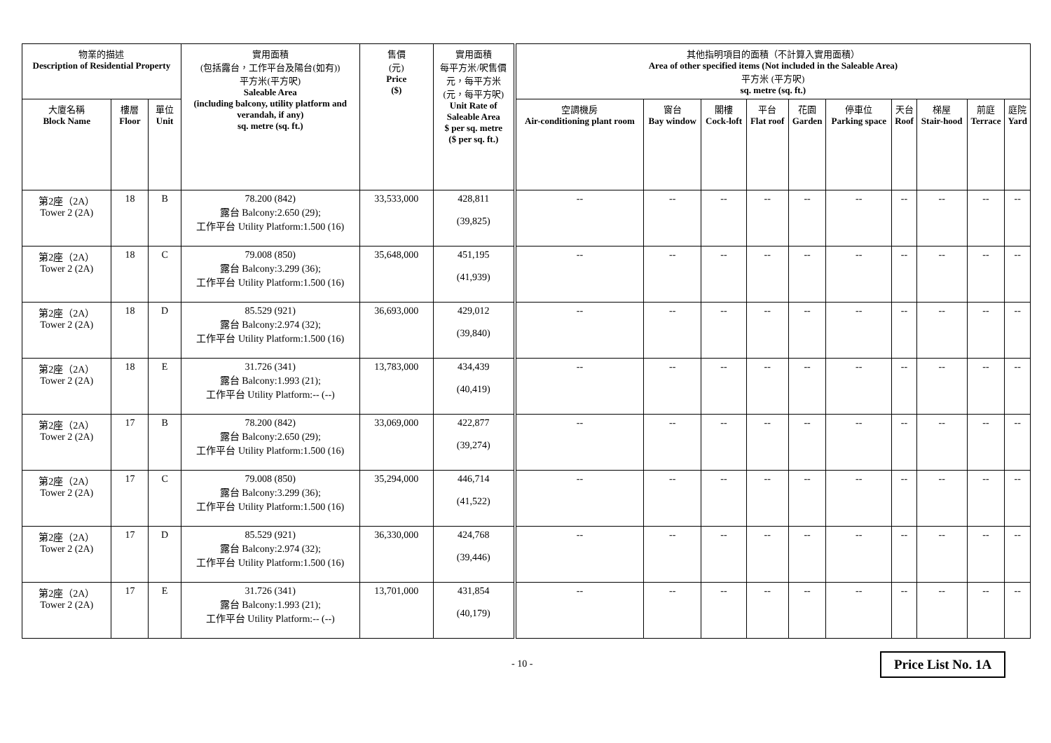| 物業的描述 Description of Residential Property | | | 實用面積 (包括露台，工作平台及陽台(如有)) 平方米(平方呎) Saleable Area (including balcony, utility platform and verandah, if any) sq. metre (sq. ft.) | 售價 (元) Price ($) | 實用面積 每平方米/呎售價 元，每平方米 (元，每平方呎) Unit Rate of Saleable Area $ per sq. metre ($ per sq. ft.) | 其他指明項目的面積（不計算入實用面積） Area of other specified items (Not included in the Saleable Area) 平方米 (平方呎) sq. metre (sq. ft.) | | | | | | | | | |
| --- | --- | --- | --- | --- | --- | --- | --- | --- | --- | --- | --- | --- | --- | --- | --- |
| 大廈名稱 Block Name | 樓層 Floor | 單位 Unit | | | | 空調機房 Air-conditioning plant room | 窗台 Bay window | 閣樓 Cock-loft | 平台 Flat roof | 花園 Garden | 停車位 Parking space | 天台 Roof | 梯屋 Stair-hood | 前庭 Terrace | 庭院 Yard |
| 第2座（2A） Tower 2 (2A) | 18 | B | 78.200 (842) 露台 Balcony:2.650 (29); 工作平台 Utility Platform:1.500 (16) | 33,533,000 | 428,811 (39,825) | -- | -- | -- | -- | -- | -- | -- | -- | -- | -- |
| 第2座（2A） Tower 2 (2A) | 18 | C | 79.008 (850) 露台 Balcony:3.299 (36); 工作平台 Utility Platform:1.500 (16) | 35,648,000 | 451,195 (41,939) | -- | -- | -- | -- | -- | -- | -- | -- | -- | -- |
| 第2座（2A） Tower 2 (2A) | 18 | D | 85.529 (921) 露台 Balcony:2.974 (32); 工作平台 Utility Platform:1.500 (16) | 36,693,000 | 429,012 (39,840) | -- | -- | -- | -- | -- | -- | -- | -- | -- | -- |
| 第2座（2A） Tower 2 (2A) | 18 | E | 31.726 (341) 露台 Balcony:1.993 (21); 工作平台 Utility Platform:-- (--) | 13,783,000 | 434,439 (40,419) | -- | -- | -- | -- | -- | -- | -- | -- | -- | -- |
| 第2座（2A） Tower 2 (2A) | 17 | B | 78.200 (842) 露台 Balcony:2.650 (29); 工作平台 Utility Platform:1.500 (16) | 33,069,000 | 422,877 (39,274) | -- | -- | -- | -- | -- | -- | -- | -- | -- | -- |
| 第2座（2A） Tower 2 (2A) | 17 | C | 79.008 (850) 露台 Balcony:3.299 (36); 工作平台 Utility Platform:1.500 (16) | 35,294,000 | 446,714 (41,522) | -- | -- | -- | -- | -- | -- | -- | -- | -- | -- |
| 第2座（2A） Tower 2 (2A) | 17 | D | 85.529 (921) 露台 Balcony:2.974 (32); 工作平台 Utility Platform:1.500 (16) | 36,330,000 | 424,768 (39,446) | -- | -- | -- | -- | -- | -- | -- | -- | -- | -- |
| 第2座（2A） Tower 2 (2A) | 17 | E | 31.726 (341) 露台 Balcony:1.993 (21); 工作平台 Utility Platform:-- (--) | 13,701,000 | 431,854 (40,179) | -- | -- | -- | -- | -- | -- | -- | -- | -- | -- |
- 10 - Price List No. 1A